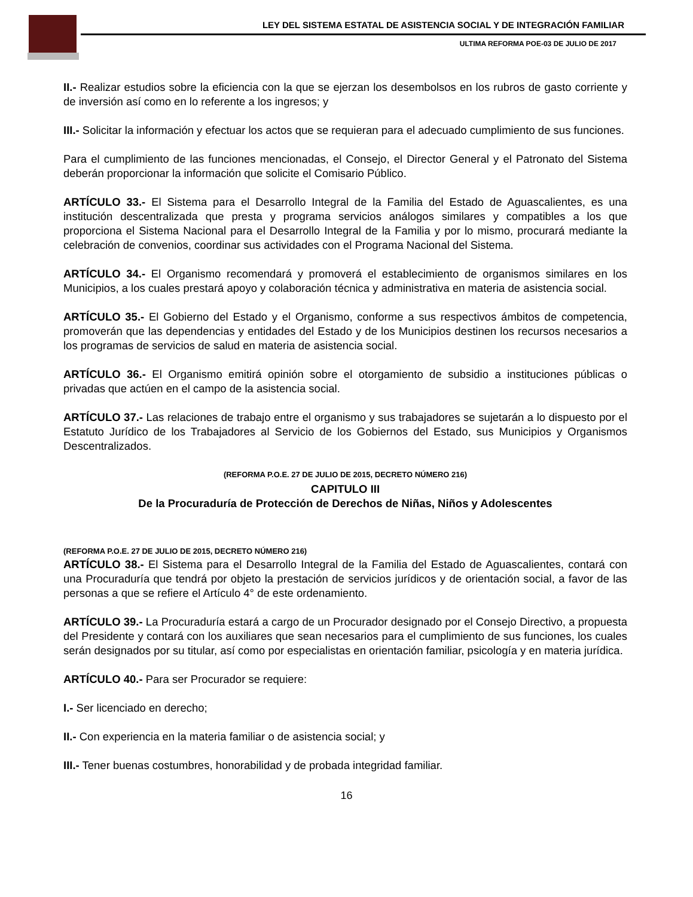LEY DEL SISTEMA ESTATAL DE ASISTENCIA SOCIAL Y DE INTEGRACIÓN FAMILIAR
ULTIMA REFORMA POE-03 DE JULIO DE 2017
II.- Realizar estudios sobre la eficiencia con la que se ejerzan los desembolsos en los rubros de gasto corriente y de inversión así como en lo referente a los ingresos; y
III.- Solicitar la información y efectuar los actos que se requieran para el adecuado cumplimiento de sus funciones.
Para el cumplimiento de las funciones mencionadas, el Consejo, el Director General y el Patronato del Sistema deberán proporcionar la información que solicite el Comisario Público.
ARTÍCULO 33.- El Sistema para el Desarrollo Integral de la Familia del Estado de Aguascalientes, es una institución descentralizada que presta y programa servicios análogos similares y compatibles a los que proporciona el Sistema Nacional para el Desarrollo Integral de la Familia y por lo mismo, procurará mediante la celebración de convenios, coordinar sus actividades con el Programa Nacional del Sistema.
ARTÍCULO 34.- El Organismo recomendará y promoverá el establecimiento de organismos similares en los Municipios, a los cuales prestará apoyo y colaboración técnica y administrativa en materia de asistencia social.
ARTÍCULO 35.- El Gobierno del Estado y el Organismo, conforme a sus respectivos ámbitos de competencia, promoverán que las dependencias y entidades del Estado y de los Municipios destinen los recursos necesarios a los programas de servicios de salud en materia de asistencia social.
ARTÍCULO 36.- El Organismo emitirá opinión sobre el otorgamiento de subsidio a instituciones públicas o privadas que actúen en el campo de la asistencia social.
ARTÍCULO 37.- Las relaciones de trabajo entre el organismo y sus trabajadores se sujetarán a lo dispuesto por el Estatuto Jurídico de los Trabajadores al Servicio de los Gobiernos del Estado, sus Municipios y Organismos Descentralizados.
(REFORMA P.O.E. 27 DE JULIO DE 2015, DECRETO NÚMERO 216)
CAPITULO III
De la Procuraduría de Protección de Derechos de Niñas, Niños y Adolescentes
(REFORMA P.O.E. 27 DE JULIO DE 2015, DECRETO NÚMERO 216)
ARTÍCULO 38.- El Sistema para el Desarrollo Integral de la Familia del Estado de Aguascalientes, contará con una Procuraduría que tendrá por objeto la prestación de servicios jurídicos y de orientación social, a favor de las personas a que se refiere el Artículo 4° de este ordenamiento.
ARTÍCULO 39.- La Procuraduría estará a cargo de un Procurador designado por el Consejo Directivo, a propuesta del Presidente y contará con los auxiliares que sean necesarios para el cumplimiento de sus funciones, los cuales serán designados por su titular, así como por especialistas en orientación familiar, psicología y en materia jurídica.
ARTÍCULO 40.- Para ser Procurador se requiere:
I.- Ser licenciado en derecho;
II.- Con experiencia en la materia familiar o de asistencia social; y
III.- Tener buenas costumbres, honorabilidad y de probada integridad familiar.
16